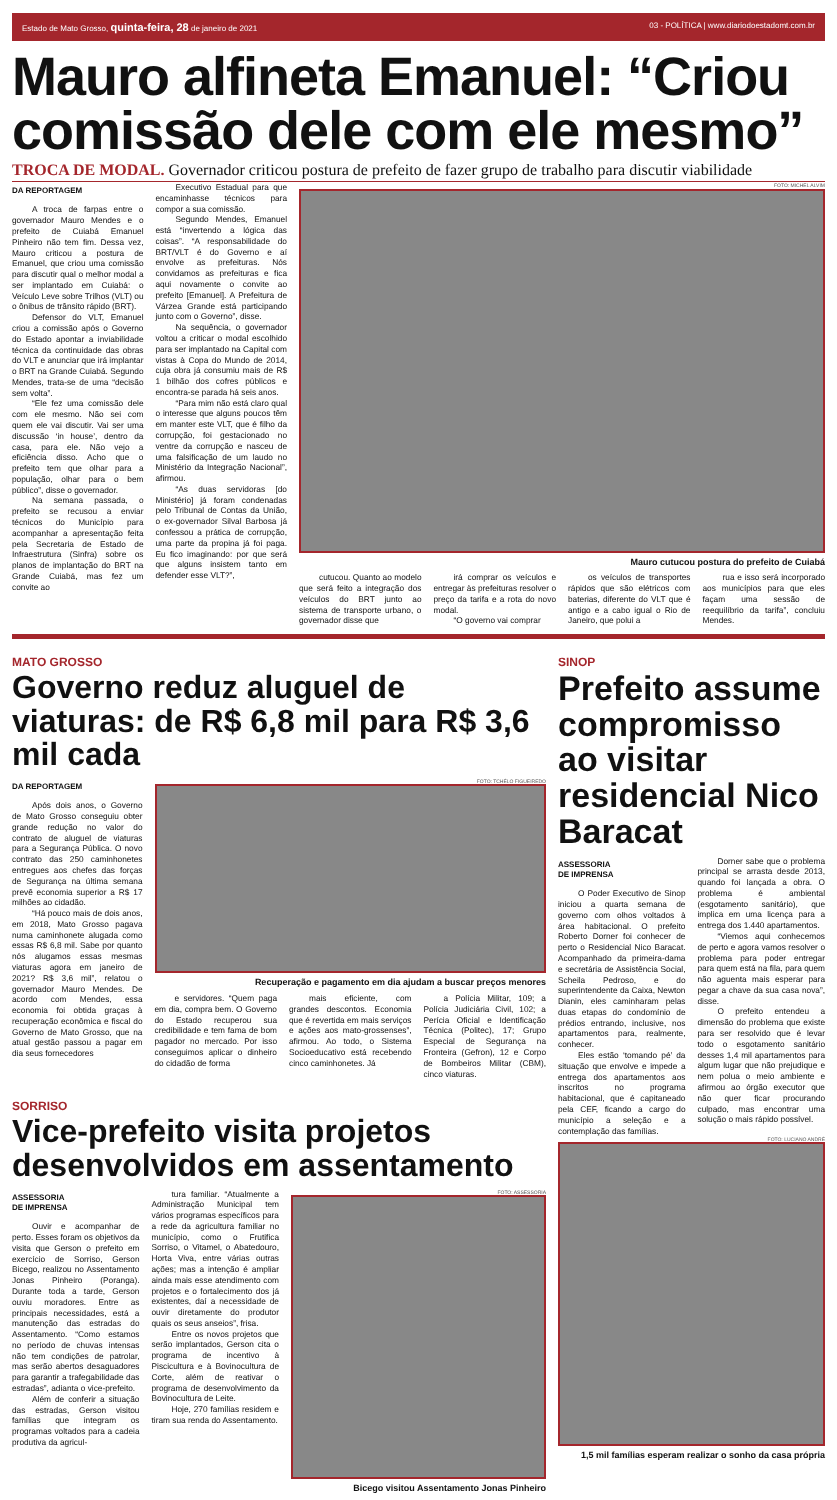Estado de Mato Grosso, quinta-feira, 28 de janeiro de 2021 03 - POLÍTICA | www.diariodoestadomt.com.br
Mauro alfineta Emanuel: “Criou comissão dele com ele mesmo”
TROCA DE MODAL. Governador criticou postura de prefeito de fazer grupo de trabalho para discutir viabilidade
DA REPORTAGEM
A troca de farpas entre o governador Mauro Mendes e o prefeito de Cuiabá Emanuel Pinheiro não tem fim. Dessa vez, Mauro criticou a postura de Emanuel, que criou uma comissão para discutir qual o melhor modal a ser implantado em Cuiabá: o Veículo Leve sobre Trilhos (VLT) ou o ônibus de trânsito rápido (BRT).
Defensor do VLT, Emanuel criou a comissão após o Governo do Estado apontar a inviabilidade técnica da continuidade das obras do VLT e anunciar que irá implantar o BRT na Grande Cuiabá. Segundo Mendes, trata-se de uma “decisão sem volta”.
“Ele fez uma comissão dele com ele mesmo. Não sei com quem ele vai discutir. Vai ser uma discussão ‘in house’, dentro da casa, para ele. Não vejo a eficiência disso. Acho que o prefeito tem que olhar para a população, olhar para o bem público”, disse o governador.
Na semana passada, o prefeito se recusou a enviar técnicos do Município para acompanhar a apresentação feita pela Secretaria de Estado de Infraestrutura (Sinfra) sobre os planos de implantação do BRT na Grande Cuiabá, mas fez um convite ao
Executivo Estadual para que encaminhasse técnicos para compor a sua comissão.
Segundo Mendes, Emanuel está “invertendo a lógica das coisas”. “A responsabilidade do BRT/VLT é do Governo e aí envolve as prefeituras. Nós convidamos as prefeituras e fica aqui novamente o convite ao prefeito [Emanuel]. A Prefeitura de Várzea Grande está participando junto com o Governo”, disse.
Na sequência, o governador voltou a criticar o modal escolhido para ser implantado na Capital com vistas à Copa do Mundo de 2014, cuja obra já consumiu mais de R$ 1 bilhão dos cofres públicos e encontra-se parada há seis anos.
“Para mim não está claro qual o interesse que alguns poucos têm em manter este VLT, que é filho da corrupção, foi gestacionado no ventre da corrupção e nasceu de uma falsificação de um laudo no Ministério da Integração Nacional”, afirmou.
“As duas servidoras [do Ministério] já foram condenadas pelo Tribunal de Contas da União, o ex-governador Silval Barbosa já confessou a prática de corrupção, uma parte da propina já foi paga. Eu fico imaginando: por que será que alguns insistem tanto em defender esse VLT?”,
FOTO: MICHEL ALVIM
Mauro cutucou postura do prefeito de Cuiabá
cutucou. Quanto ao modelo que será feito a integração dos veículos do BRT junto ao sistema de transporte urbano, o governador disse que
irá comprar os veículos e entregar às prefeituras resolver o preço da tarifa e a rota do novo modal.
“O governo vai comprar
os veículos de transportes rápidos que são elétricos com baterias, diferente do VLT que é antigo e a cabo igual o Rio de Janeiro, que polui a
rua e isso será incorporado aos municípios para que eles façam uma sessão de reequilíbrio da tarifa”, concluiu Mendes.
MATO GROSSO
Governo reduz aluguel de viaturas: de R$ 6,8 mil para R$ 3,6 mil cada
DA REPORTAGEM
Após dois anos, o Governo de Mato Grosso conseguiu obter grande redução no valor do contrato de aluguel de viaturas para a Segurança Pública. O novo contrato das 250 caminhonetes entregues aos chefes das forças de Segurança na última semana prevê economia superior a R$ 17 milhões ao cidadão.
“Há pouco mais de dois anos, em 2018, Mato Grosso pagava numa caminhonete alugada como essas R$ 6,8 mil. Sabe por quanto nós alugamos essas mesmas viaturas agora em janeiro de 2021? R$ 3,6 mil”, relatou o governador Mauro Mendes. De acordo com Mendes, essa economia foi obtida graças à recuperação econômica e fiscal do Governo de Mato Grosso, que na atual gestão passou a pagar em dia seus fornecedores
FOTO: TCHÉLO FIGUEIREDO
Recuperação e pagamento em dia ajudam a buscar preços menores
e servidores. “Quem paga em dia, compra bem. O Governo do Estado recuperou sua credibilidade e tem fama de bom pagador no mercado. Por isso conseguimos aplicar o dinheiro do cidadão de forma
mais eficiente, com grandes descontos. Economia que é revertida em mais serviços e ações aos mato-grossenses”, afirmou. Ao todo, o Sistema Socioeducativo está recebendo cinco caminhonetes. Já
a Polícia Militar, 109; a Polícia Judiciária Civil, 102; a Perícia Oficial e Identificação Técnica (Politec), 17; Grupo Especial de Segurança na Fronteira (Gefron), 12 e Corpo de Bombeiros Militar (CBM), cinco viaturas.
SORRISO
Vice-prefeito visita projetos desenvolvidos em assentamento
ASSESSORIA
DE IMPRENSA
Ouvir e acompanhar de perto. Esses foram os objetivos da visita que Gerson o prefeito em exercício de Sorriso, Gerson Bicego, realizou no Assentamento Jonas Pinheiro (Poranga). Durante toda a tarde, Gerson ouviu moradores. Entre as principais necessidades, está a manutenção das estradas do Assentamento. “Como estamos no período de chuvas intensas não tem condições de patrolar, mas serão abertos desaguadores para garantir a trafegabilidade das estradas”, adianta o vice-prefeito.
Além de conferir a situação das estradas, Gerson visitou famílias que integram os programas voltados para a cadeia produtiva da agricul-
tura familiar. “Atualmente a Administração Municipal tem vários programas específicos para a rede da agricultura familiar no município, como o Frutifica Sorriso, o Vitamel, o Abatedouro, Horta Viva, entre várias outras ações; mas a intenção é ampliar ainda mais esse atendimento com projetos e o fortalecimento dos já existentes, daí a necessidade de ouvir diretamente do produtor quais os seus anseios”, frisa.
Entre os novos projetos que serão implantados, Gerson cita o programa de incentivo à Piscicultura e à Bovinocultura de Corte, além de reativar o programa de desenvolvimento da Bovinocultura de Leite.
Hoje, 270 famílias residem e tiram sua renda do Assentamento.
FOTO: ASSESSORIA
Bicego visitou Assentamento Jonas Pinheiro
SINOP
Prefeito assume compromisso ao visitar residencial Nico Baracat
ASSESSORIA
DE IMPRENSA
O Poder Executivo de Sinop iniciou a quarta semana de governo com olhos voltados à área habitacional. O prefeito Roberto Dorner foi conhecer de perto o Residencial Nico Baracat. Acompanhado da primeira-dama e secretária de Assistência Social, Scheila Pedroso, e do superintendente da Caixa, Newton Dianin, eles caminharam pelas duas etapas do condomínio de prédios entrando, inclusive, nos apartamentos para, realmente, conhecer.
Eles estão ‘tomando pé’ da situação que envolve e impede a entrega dos apartamentos aos inscritos no programa habitacional, que é capitaneado pela CEF, ficando a cargo do município a seleção e a contemplação das famílias.
Dorner sabe que o problema principal se arrasta desde 2013, quando foi lançada a obra. O problema é ambiental (esgotamento sanitário), que implica em uma licença para a entrega dos 1.440 apartamentos.
“Viemos aqui conhecemos de perto e agora vamos resolver o problema para poder entregar para quem está na fila, para quem não aguenta mais esperar para pegar a chave da sua casa nova”, disse.
O prefeito entendeu a dimensão do problema que existe para ser resolvido que é levar todo o esgotamento sanitário desses 1,4 mil apartamentos para algum lugar que não prejudique e nem polua o meio ambiente e afirmou ao órgão executor que não quer ficar procurando culpado, mas encontrar uma solução o mais rápido possível.
FOTO: LUCIANO ANDRÉ
1,5 mil famílias esperam realizar o sonho da casa própria